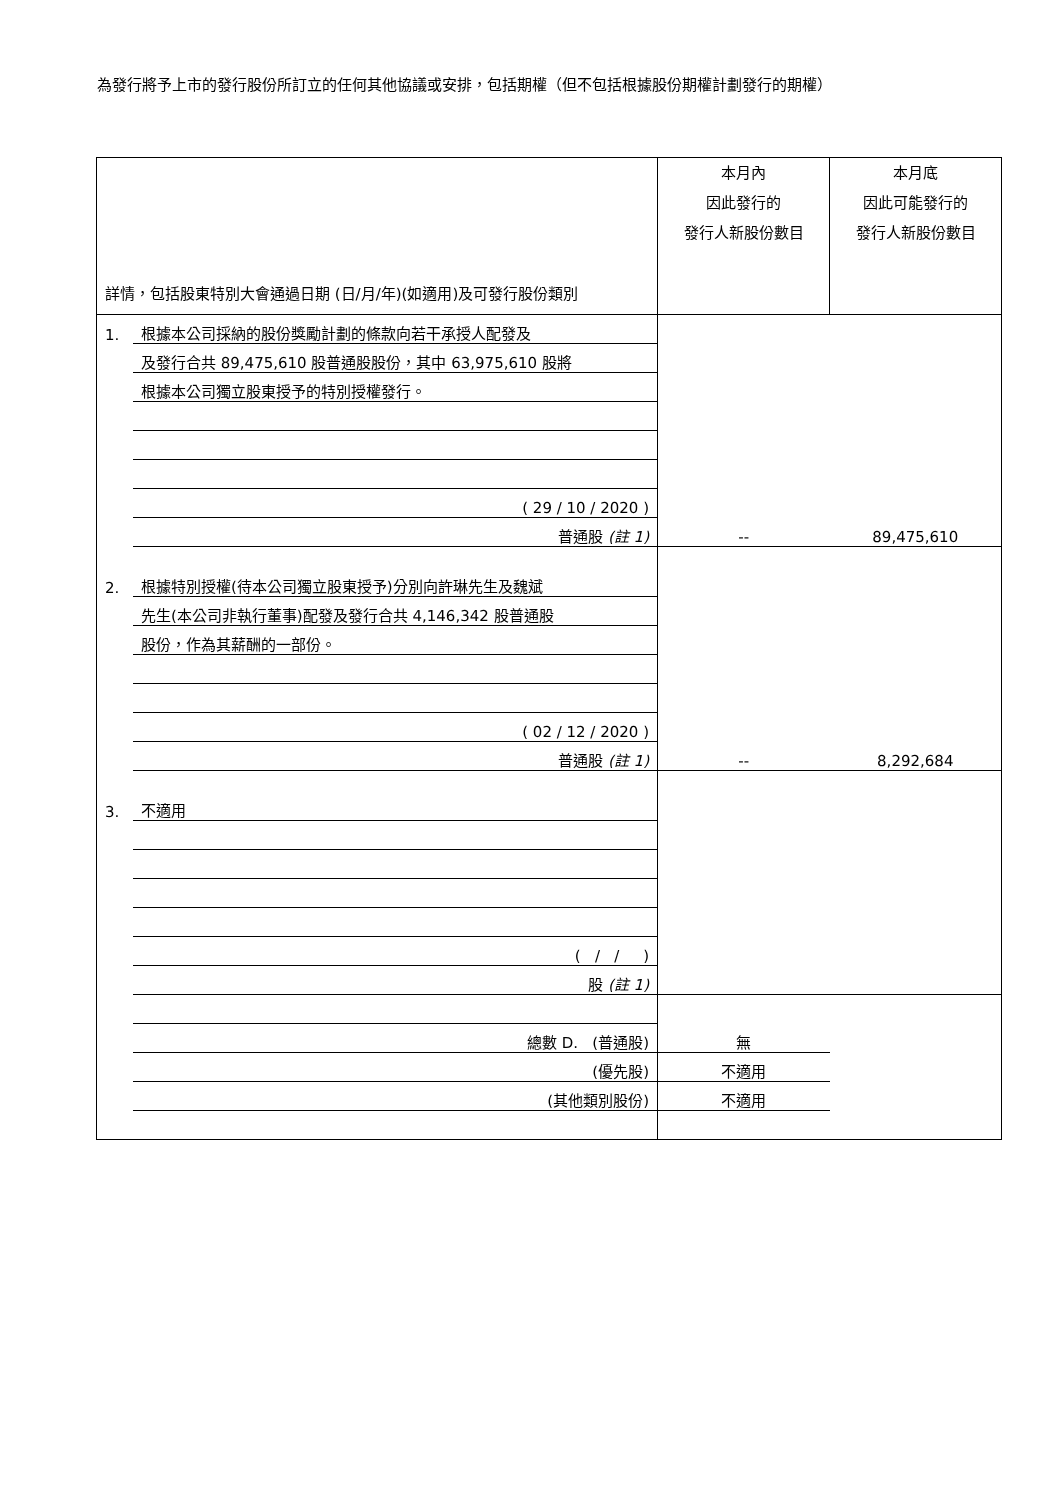為發行將予上市的發行股份所訂立的任何其他協議或安排，包括期權（但不包括根據股份期權計劃發行的期權）
| 詳情，包括股東特別大會通過日期 (日/月/年)(如適用)及可發行股份類別 | | 本月內 因此發行的 發行人新股份數目 | 本月底 因此可能發行的 發行人新股份數目 |
| 1. | 根據本公司採納的股份獎勵計劃的條款向若干承授人配發及 | | |
| | 及發行合共 89,475,610 股普通股股份，其中 63,975,610 股將 | | |
| | 根據本公司獨立股東授予的特別授權發行。 | | |
| | ( 29 / 10 / 2020 ) | | |
| | 普通股 (註 1) | -- | 89,475,610 |
| 2. | 根據特別授權(待本公司獨立股東授予)分別向許琳先生及魏斌 | | |
| | 先生(本公司非執行董事)配發及發行合共 4,146,342 股普通股 | | |
| | 股份，作為其薪酬的一部份。 | | |
| | ( 02 / 12 / 2020 ) | | |
| | 普通股 (註 1) | -- | 8,292,684 |
| 3. | 不適用 | | |
| | ( / / ) | | |
| | 股 (註 1) | | |
| | 總數 D. (普通股) | 無 | |
| | (優先股) | 不適用 | |
| | (其他類別股份) | 不適用 | |